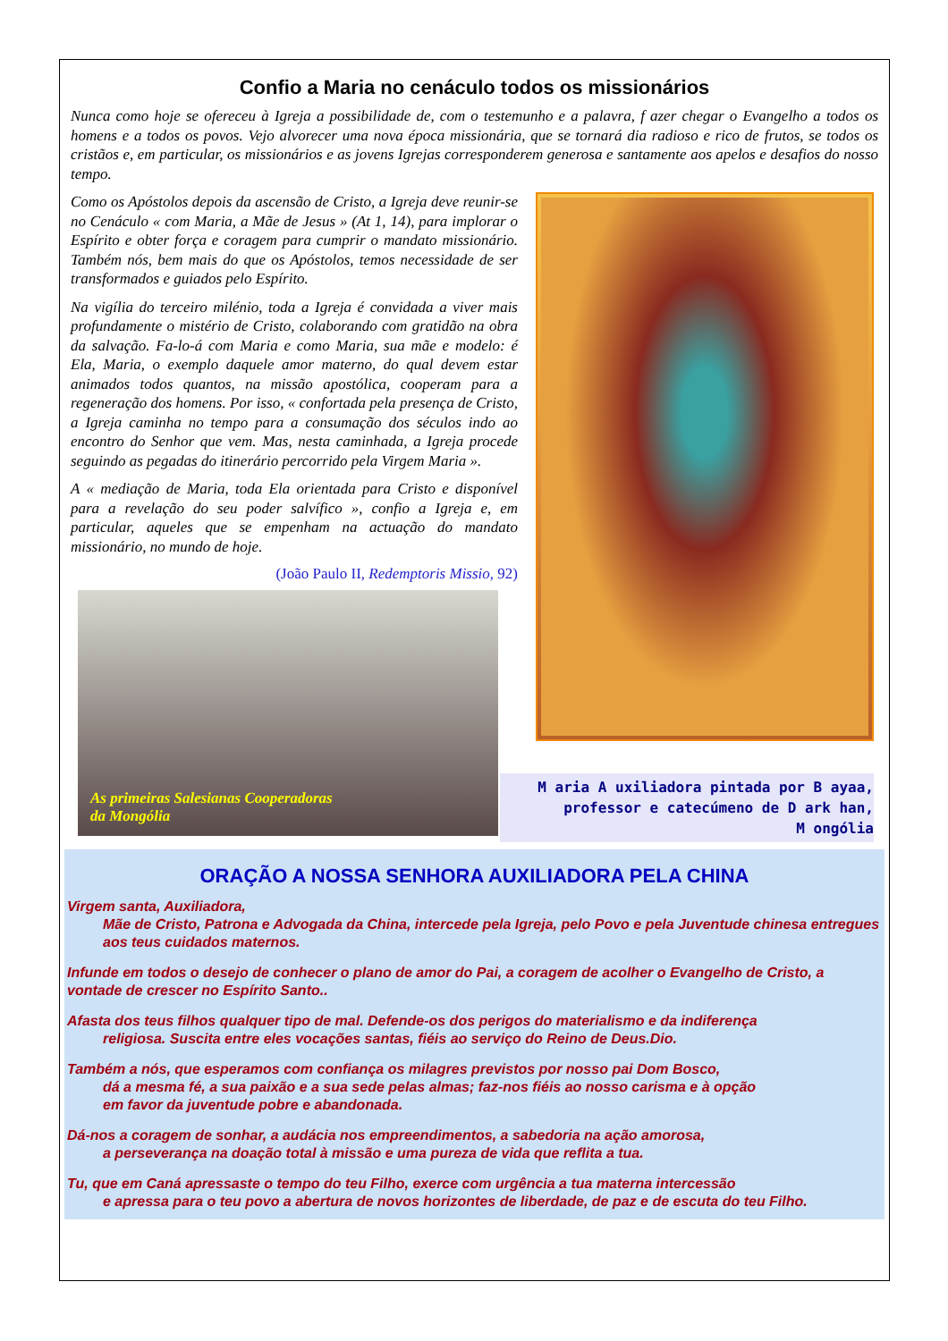Confio a Maria no cenáculo todos os missionários
Nunca como hoje se ofereceu à Igreja a possibilidade de, com o testemunho e a palavra, f azer chegar o Evangelho a todos os homens e a todos os povos. Vejo alvorecer uma nova época missionária, que se tornará dia radioso e rico de frutos, se todos os cristãos e, em particular, os missionários e as jovens Igrejas corresponderem generosa e santamente aos apelos e desafios do nosso tempo.
Como os Apóstolos depois da ascensão de Cristo, a Igreja deve reunir-se no Cenáculo « com Maria, a Mãe de Jesus » (At 1, 14), para implorar o Espírito e obter força e coragem para cumprir o mandato missionário. Também nós, bem mais do que os Apóstolos, temos necessidade de ser transformados e guiados pelo Espírito.
Na vigília do terceiro milénio, toda a Igreja é convidada a viver mais profundamente o mistério de Cristo, colaborando com gratidão na obra da salvação. Fa-lo-á com Maria e como Maria, sua mãe e modelo: é Ela, Maria, o exemplo daquele amor materno, do qual devem estar animados todos quantos, na missão apostólica, cooperam para a regeneração dos homens. Por isso, « confortada pela presença de Cristo, a Igreja caminha no tempo para a consumação dos séculos indo ao encontro do Senhor que vem. Mas, nesta caminhada, a Igreja procede seguindo as pegadas do itinerário percorrido pela Virgem Maria ».
A « mediação de Maria, toda Ela orientada para Cristo e disponível para a revelação do seu poder salvífico », confio a Igreja e, em particular, aqueles que se empenham na actuação do mandato missionário, no mundo de hoje.
(João Paulo II, Redemptoris Missio, 92)
As primeiras Salesianas Cooperadoras
da Mongólia
M aria A uxiliadora pintada por B ayaa,
professor e catecúmeno de D ark han,
M ongólia
ORAÇÃO A NOSSA SENHORA AUXILIADORA PELA CHINA
Virgem santa, Auxiliadora,
Mãe de Cristo, Patrona e Advogada da China, intercede pela Igreja, pelo Povo e pela Juventude chinesa entregues aos teus cuidados maternos.
Infunde em todos o desejo de conhecer o plano de amor do Pai, a coragem de acolher o Evangelho de Cristo, a vontade de crescer no Espírito Santo..
Afasta dos teus filhos qualquer tipo de mal. Defende-os dos perigos do materialismo e da indiferença
religiosa. Suscita entre eles vocações santas, fiéis ao serviço do Reino de Deus.Dio.
Também a nós, que esperamos com confiança os milagres previstos por nosso pai Dom Bosco,
dá a mesma fé, a sua paixão e a sua sede pelas almas; faz-nos fiéis ao nosso carisma e à opção
em favor da juventude pobre e abandonada.
Dá-nos a coragem de sonhar, a audácia nos empreendimentos, a sabedoria na ação amorosa,
a perseverança na doação total à missão e uma pureza de vida que reflita a tua.
Tu, que em Caná apressaste o tempo do teu Filho, exerce com urgência a tua materna intercessão
e apressa para o teu povo a abertura de novos horizontes de liberdade, de paz e de escuta do teu Filho.